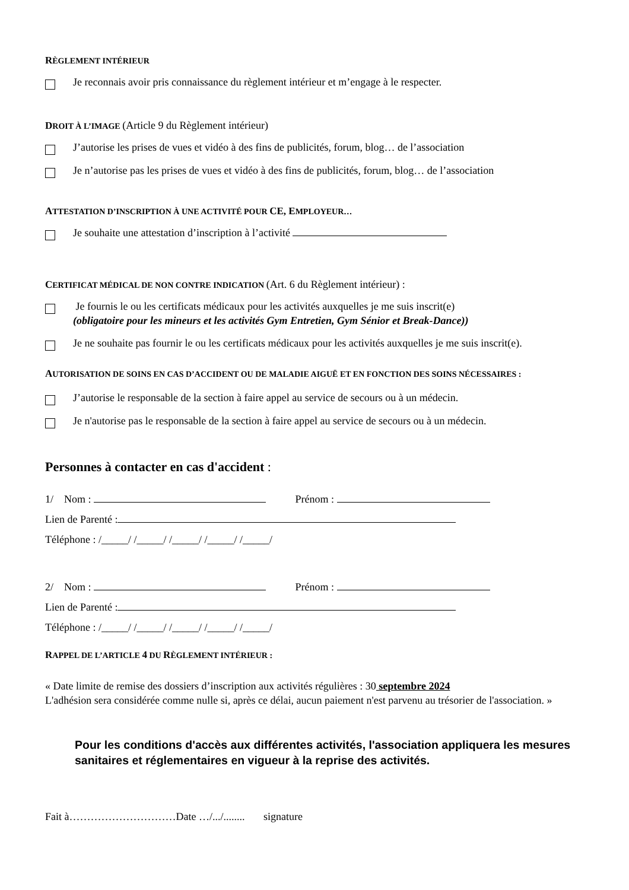RÈGLEMENT INTÉRIEUR
Je reconnais avoir pris connaissance du règlement intérieur et m’engage à le respecter.
DROIT À L’IMAGE (Article 9 du Règlement intérieur)
J’autorise les prises de vues et vidéo à des fins de publicités, forum, blog… de l’association
Je n’autorise pas les prises de vues et vidéo à des fins de publicités, forum, blog… de l’association
ATTESTATION D’INSCRIPTION À UNE ACTIVITÉ POUR CE, EMPLOYEUR…
Je souhaite une attestation d’inscription à l’activité
CERTIFICAT MÉDICAL DE NON CONTRE INDICATION (Art. 6 du Règlement intérieur) :
Je fournis le ou les certificats médicaux pour les activités auxquelles je me suis inscrit(e)
(obligatoire pour les mineurs et les activités Gym Entretien, Gym Sénior et Break-Dance))
Je ne souhaite pas fournir le ou les certificats médicaux pour les activités auxquelles je me suis inscrit(e).
AUTORISATION DE SOINS EN CAS D’ACCIDENT OU DE MALADIE AIGUË ET EN FONCTION DES SOINS NÉCESSAIRES :
J’autorise le responsable de la section à faire appel au service de secours ou à un médecin.
Je n'autorise pas le responsable de la section à faire appel au service de secours ou à un médecin.
Personnes à contacter en cas d'accident :
1/ Nom : Prénom :
Lien de Parenté :
Téléphone : /_____/ /_____/ /_____/ /_____/ /_____/
2/ Nom : Prénom :
Lien de Parenté :
Téléphone : /_____/ /_____/ /_____/ /_____/ /_____/
RAPPEL DE L’ARTICLE 4 DU RÈGLEMENT INTÉRIEUR :
« Date limite de remise des dossiers d’inscription aux activités régulières : 30 septembre 2024
L'adhésion sera considérée comme nulle si, après ce délai, aucun paiement n'est parvenu au trésorier de l'association. »
Pour les conditions d'accès aux différentes activités, l'association appliquera les mesures sanitaires et réglementaires en vigueur à la reprise des activités.
Fait à…………………………Date …/.../........ signature